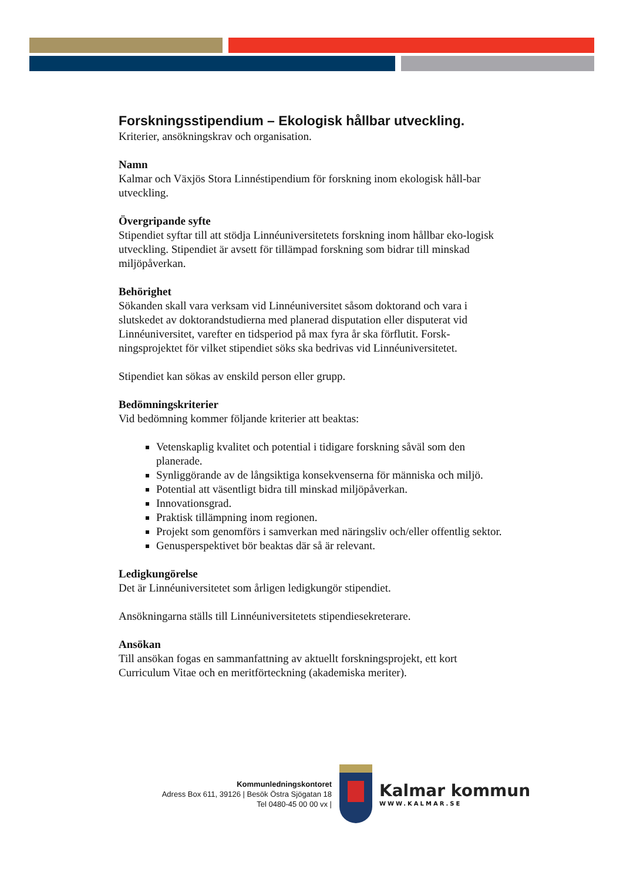Forskningsstipendium – Ekologisk hållbar utveckling.
Kriterier, ansökningskrav och organisation.
Namn
Kalmar och Växjös Stora Linnéstipendium för forskning inom ekologisk håll-bar utveckling.
Övergripande syfte
Stipendiet syftar till att stödja Linnéuniversitetets forskning inom hållbar eko-logisk utveckling. Stipendiet är avsett för tillämpad forskning som bidrar till minskad miljöpåverkan.
Behörighet
Sökanden skall vara verksam vid Linnéuniversitet såsom doktorand och vara i slutskedet av doktorandstudierna med planerad disputation eller disputerat vid Linnéuniversitet, varefter en tidsperiod på max fyra år ska förflutit. Forsk-ningsprojektet för vilket stipendiet söks ska bedrivas vid Linnéuniversitetet.
Stipendiet kan sökas av enskild person eller grupp.
Bedömningskriterier
Vid bedömning kommer följande kriterier att beaktas:
Vetenskaplig kvalitet och potential i tidigare forskning såväl som den planerade.
Synliggörande av de långsiktiga konsekvenserna för människa och miljö.
Potential att väsentligt bidra till minskad miljöpåverkan.
Innovationsgrad.
Praktisk tillämpning inom regionen.
Projekt som genomförs i samverkan med näringsliv och/eller offentlig sektor.
Genusperspektivet bör beaktas där så är relevant.
Ledigkungörelse
Det är Linnéuniversitetet som årligen ledigkungör stipendiet.
Ansökningarna ställs till Linnéuniversitetets stipendiesekreterare.
Ansökan
Till ansökan fogas en sammanfattning av aktuellt forskningsprojekt, ett kort Curriculum Vitae och en meritförteckning (akademiska meriter).
Kommunledningskontoret
Adress Box 611, 39126 | Besök Östra Sjögatan 18
Tel 0480-45 00 00 vx |
Kalmar kommun
WWW.KALMAR.SE